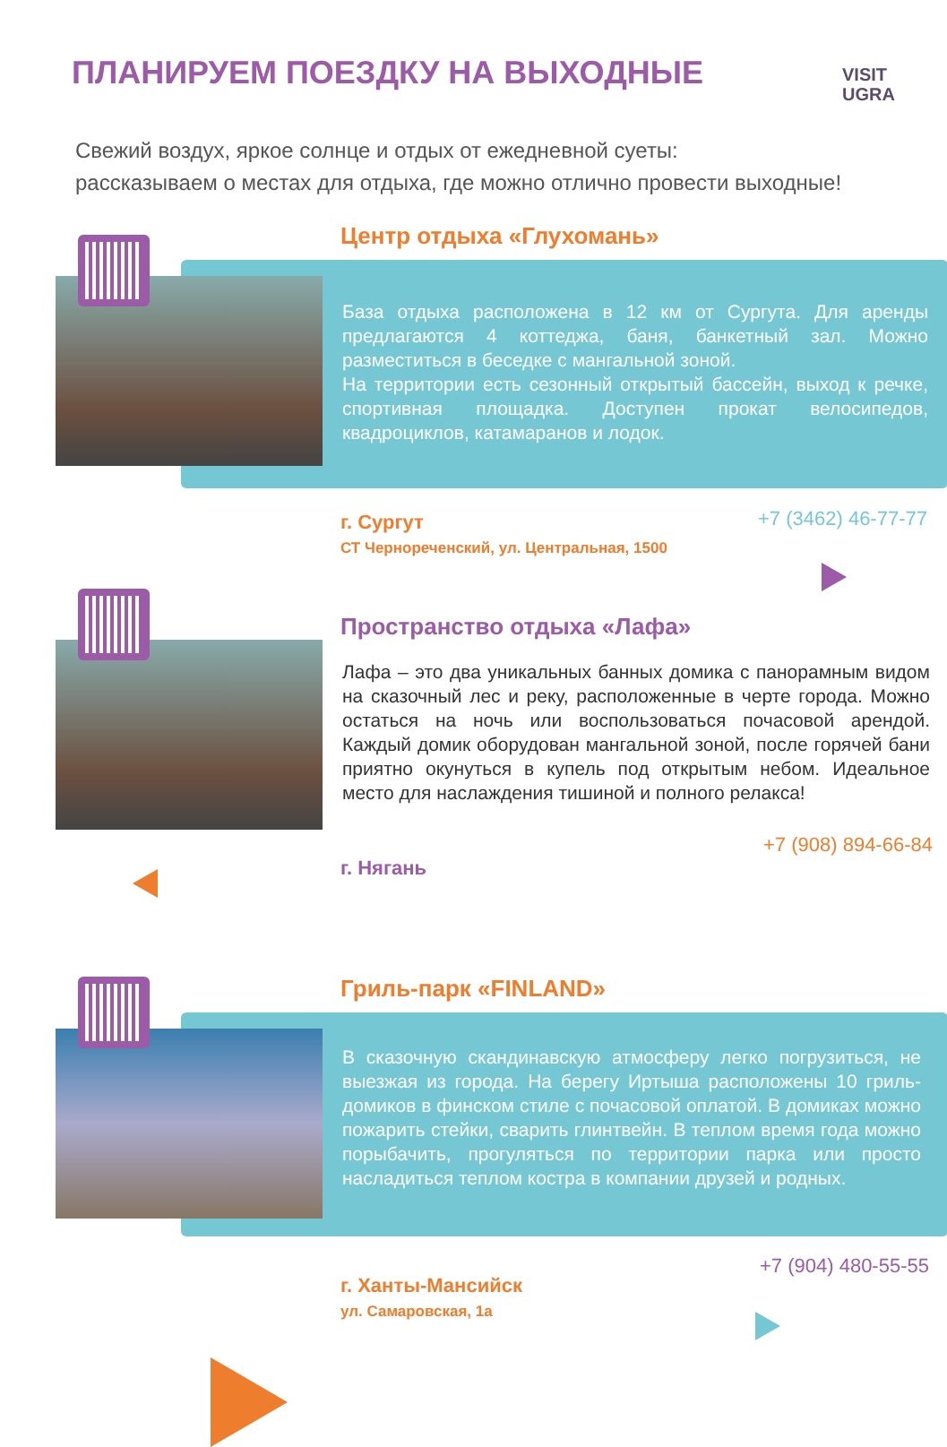ПЛАНИРУЕМ ПОЕЗДКУ НА ВЫХОДНЫЕ
VISIT
UGRA
Свежий воздух, яркое солнце и отдых от ежедневной суеты:
рассказываем о местах для отдыха, где можно отлично провести выходные!
Центр отдыха «Глухомань»
База отдыха расположена в 12 км от Сургута. Для аренды предлагаются 4 коттеджа, баня, банкетный зал. Можно разместиться в беседке с мангальной зоной.
На территории есть сезонный открытый бассейн, выход к речке, спортивная площадка. Доступен прокат велосипедов, квадроциклов, катамаранов и лодок.
г. Сургут
СТ Чернореченский, ул. Центральная, 1500
+7 (3462) 46-77-77
Пространство отдыха «Лафа»
Лафа – это два уникальных банных домика с панорамным видом на сказочный лес и реку, расположенные в черте города. Можно остаться на ночь или воспользоваться почасовой арендой. Каждый домик оборудован мангальной зоной, после горячей бани приятно окунуться в купель под открытым небом. Идеальное место для наслаждения тишиной и полного релакса!
+7 (908) 894-66-84
г. Нягань
Гриль-парк «FINLAND»
В сказочную скандинавскую атмосферу легко погрузиться, не выезжая из города. На берегу Иртыша расположены 10 гриль-домиков в финском стиле с почасовой оплатой. В домиках можно пожарить стейки, сварить глинтвейн. В теплом время года можно порыбачить, прогуляться по территории парка или просто насладиться теплом костра в компании друзей и родных.
+7 (904) 480-55-55
г. Ханты-Мансийск
ул. Самаровская, 1а